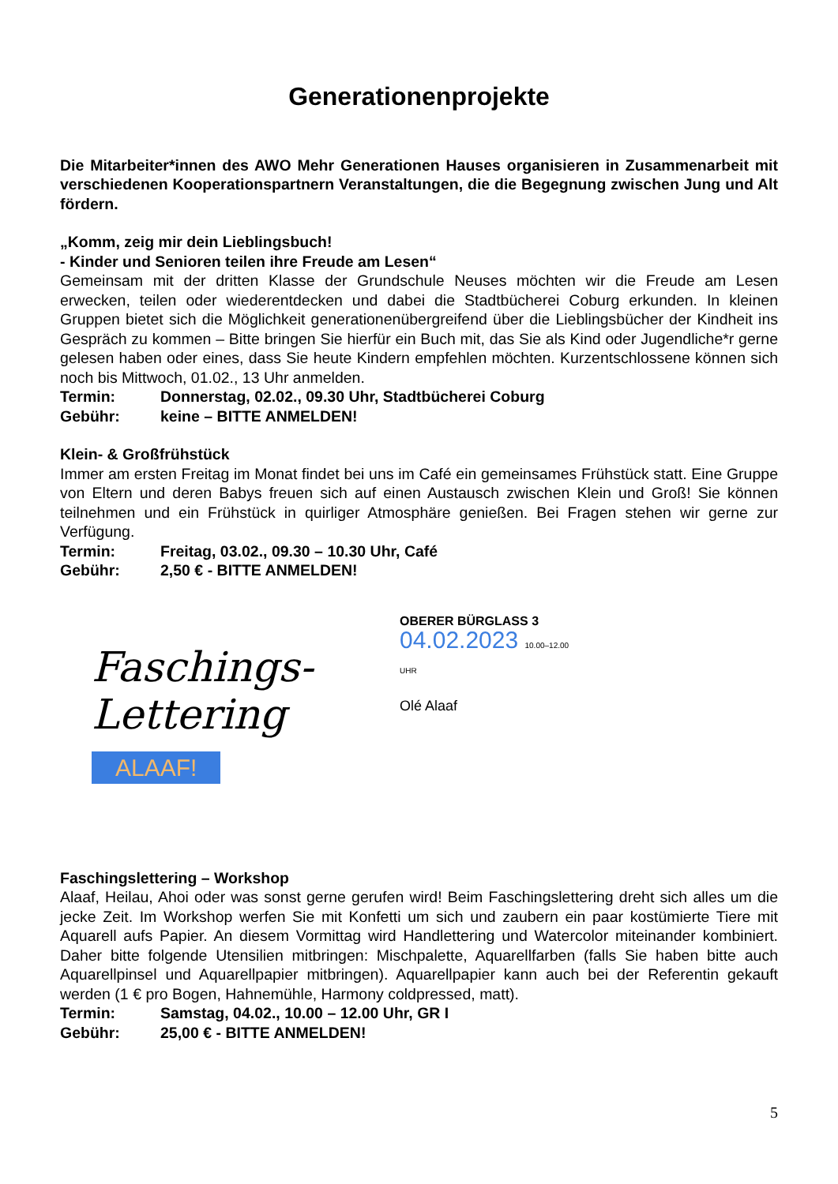Generationenprojekte
Die Mitarbeiter*innen des AWO Mehr Generationen Hauses organisieren in Zusammenarbeit mit verschiedenen Kooperationspartnern Veranstaltungen, die die Begegnung zwischen Jung und Alt fördern.
„Komm, zeig mir dein Lieblingsbuch!
- Kinder und Senioren teilen ihre Freude am Lesen“
Gemeinsam mit der dritten Klasse der Grundschule Neuses möchten wir die Freude am Lesen erwecken, teilen oder wiederentdecken und dabei die Stadtbücherei Coburg erkunden. In kleinen Gruppen bietet sich die Möglichkeit generationenübergreifend über die Lieblingsbücher der Kindheit ins Gespräch zu kommen – Bitte bringen Sie hierfür ein Buch mit, das Sie als Kind oder Jugendliche*r gerne gelesen haben oder eines, dass Sie heute Kindern empfehlen möchten. Kurzentschlossene können sich noch bis Mittwoch, 01.02., 13 Uhr anmelden.
Termin: Donnerstag, 02.02., 09.30 Uhr, Stadtbücherei Coburg
Gebühr: keine – BITTE ANMELDEN!
Klein- & Großfrühstück
Immer am ersten Freitag im Monat findet bei uns im Café ein gemeinsames Frühstück statt. Eine Gruppe von Eltern und deren Babys freuen sich auf einen Austausch zwischen Klein und Groß! Sie können teilnehmen und ein Frühstück in quirliger Atmosphäre genießen. Bei Fragen stehen wir gerne zur Verfügung.
Termin: Freitag, 03.02., 09.30 – 10.30 Uhr, Café
Gebühr: 2,50 € - BITTE ANMELDEN!
Faschings-
Lettering
ALAAF!
OBERER BÜRGLASS 3
04.02.2023 10.00–12.00 UHR
Olé Alaaf
Faschingslettering – Workshop
Alaaf, Heilau, Ahoi oder was sonst gerne gerufen wird! Beim Faschingslettering dreht sich alles um die jecke Zeit. Im Workshop werfen Sie mit Konfetti um sich und zaubern ein paar kostümierte Tiere mit Aquarell aufs Papier. An diesem Vormittag wird Handlettering und Watercolor miteinander kombiniert. Daher bitte folgende Utensilien mitbringen: Mischpalette, Aquarellfarben (falls Sie haben bitte auch Aquarellpinsel und Aquarellpapier mitbringen). Aquarellpapier kann auch bei der Referentin gekauft werden (1 € pro Bogen, Hahnemühle, Harmony coldpressed, matt).
Termin: Samstag, 04.02., 10.00 – 12.00 Uhr, GR I
Gebühr: 25,00 € - BITTE ANMELDEN!
5